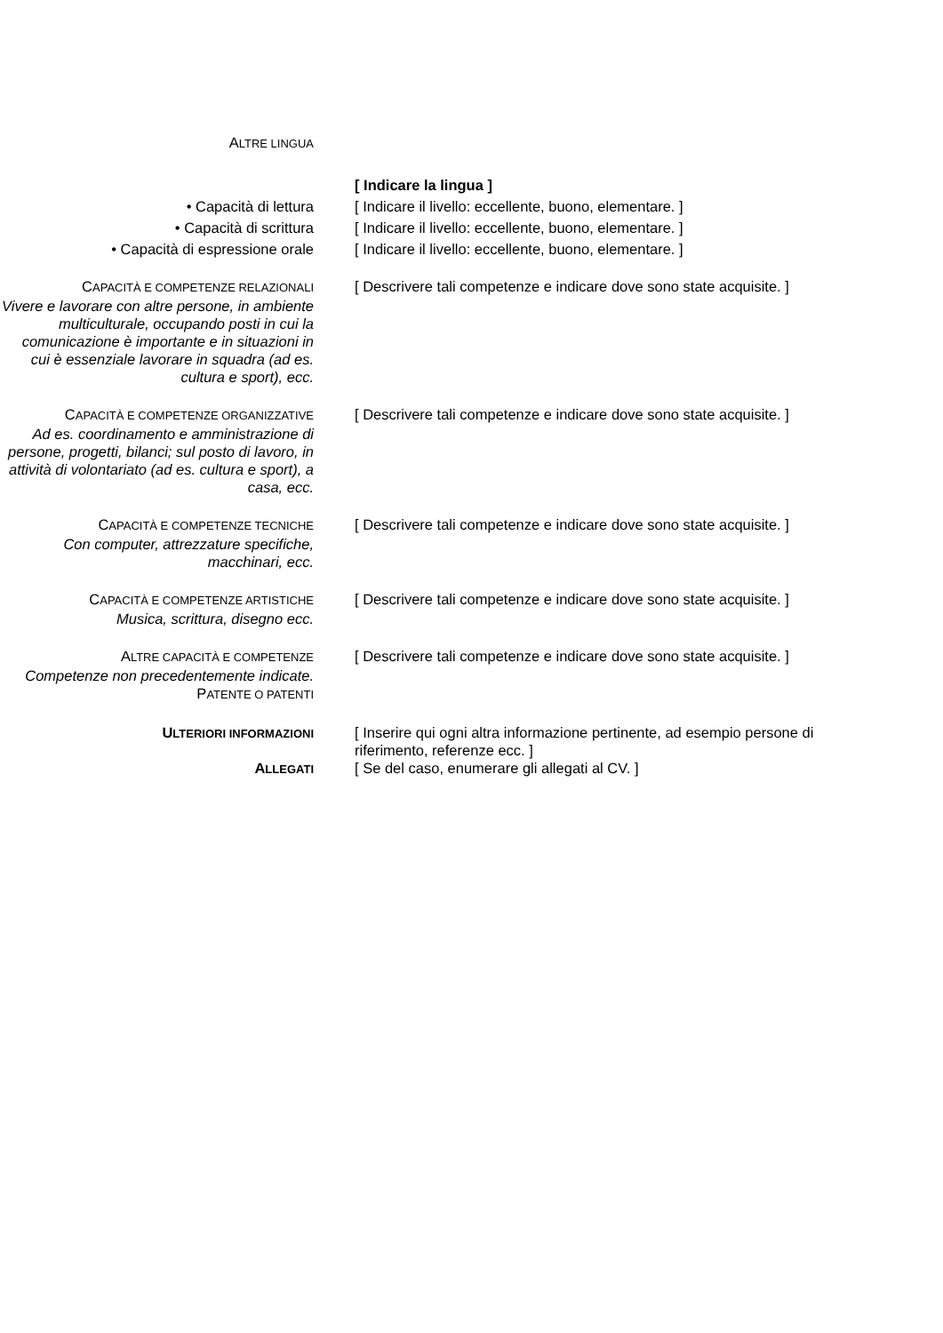ALTRE LINGUA
[ Indicare la lingua ]
• Capacità di lettura [ Indicare il livello: eccellente, buono, elementare. ]
• Capacità di scrittura [ Indicare il livello: eccellente, buono, elementare. ]
• Capacità di espressione orale [ Indicare il livello: eccellente, buono, elementare. ]
CAPACITÀ E COMPETENZE RELAZIONALI
Vivere e lavorare con altre persone, in ambiente multiculturale, occupando posti in cui la comunicazione è importante e in situazioni in cui è essenziale lavorare in squadra (ad es. cultura e sport), ecc.
[ Descrivere tali competenze e indicare dove sono state acquisite. ]
CAPACITÀ E COMPETENZE ORGANIZZATIVE
Ad es. coordinamento e amministrazione di persone, progetti, bilanci; sul posto di lavoro, in attività di volontariato (ad es. cultura e sport), a casa, ecc.
[ Descrivere tali competenze e indicare dove sono state acquisite. ]
CAPACITÀ E COMPETENZE TECNICHE
Con computer, attrezzature specifiche, macchinari, ecc.
[ Descrivere tali competenze e indicare dove sono state acquisite. ]
CAPACITÀ E COMPETENZE ARTISTICHE
Musica, scrittura, disegno ecc.
[ Descrivere tali competenze e indicare dove sono state acquisite. ]
ALTRE CAPACITÀ E COMPETENZE
Competenze non precedentemente indicate.
PATENTE O PATENTI
[ Descrivere tali competenze e indicare dove sono state acquisite. ]
ULTERIORI INFORMAZIONI
[ Inserire qui ogni altra informazione pertinente, ad esempio persone di riferimento, referenze ecc. ]
ALLEGATI
[ Se del caso, enumerare gli allegati al CV. ]